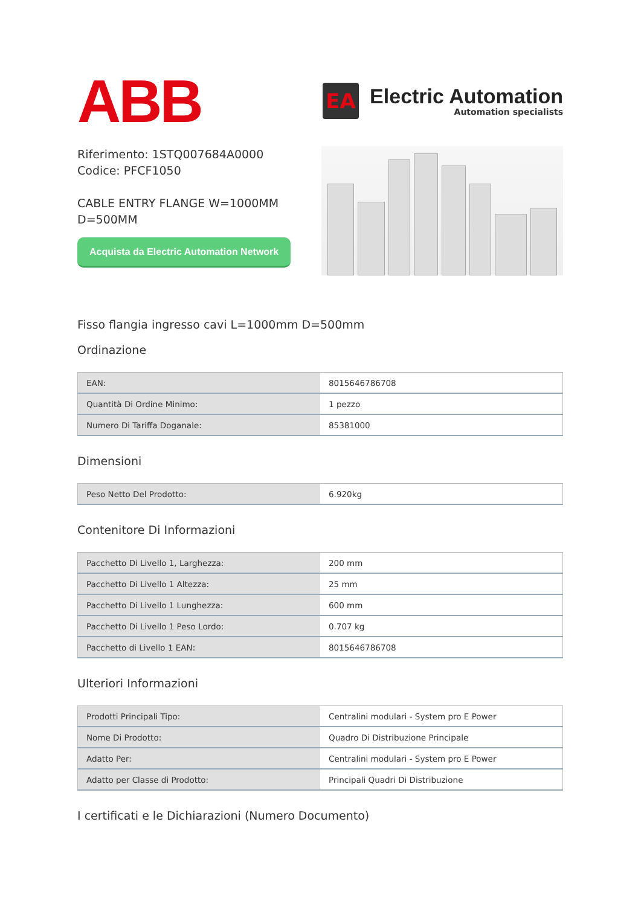ABB
EA
Electric Automation
Automation specialists
Riferimento: 1STQ007684A0000
Codice: PFCF1050
CABLE ENTRY FLANGE W=1000MM
D=500MM
Acquista da Electric Automation Network
Fisso flangia ingresso cavi L=1000mm D=500mm
Ordinazione
| EAN: | 8015646786708 |
| Quantità Di Ordine Minimo: | 1 pezzo |
| Numero Di Tariffa Doganale: | 85381000 |
Dimensioni
| Peso Netto Del Prodotto: | 6.920kg |
Contenitore Di Informazioni
| Pacchetto Di Livello 1, Larghezza: | 200 mm |
| Pacchetto Di Livello 1 Altezza: | 25 mm |
| Pacchetto Di Livello 1 Lunghezza: | 600 mm |
| Pacchetto Di Livello 1 Peso Lordo: | 0.707 kg |
| Pacchetto di Livello 1 EAN: | 8015646786708 |
Ulteriori Informazioni
| Prodotti Principali Tipo: | Centralini modulari - System pro E Power |
| Nome Di Prodotto: | Quadro Di Distribuzione Principale |
| Adatto Per: | Centralini modulari - System pro E Power |
| Adatto per Classe di Prodotto: | Principali Quadri Di Distribuzione |
I certificati e le Dichiarazioni (Numero Documento)